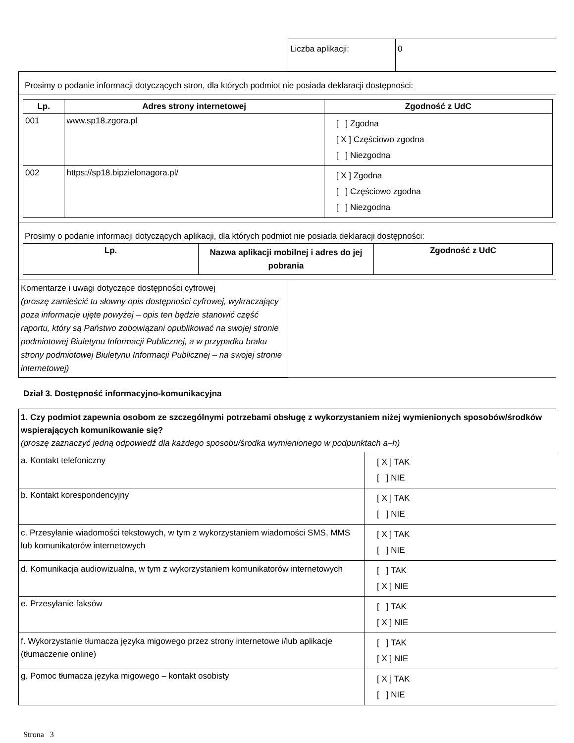| Liczba aplikacji: | 0 |
Prosimy o podanie informacji dotyczących stron, dla których podmiot nie posiada deklaracji dostępności:
| Lp. | Adres strony internetowej | Zgodność z UdC |
| --- | --- | --- |
| 001 | www.sp18.zgora.pl | [ ] Zgodna [ X ] Częściowo zgodna [ ] Niezgodna |
| 002 | https://sp18.bipzielonagora.pl/ | [ X ] Zgodna [ ] Częściowo zgodna [ ] Niezgodna |
Prosimy o podanie informacji dotyczących aplikacji, dla których podmiot nie posiada deklaracji dostępności:
| Lp. | Nazwa aplikacji mobilnej i adres do jej pobrania | Zgodność z UdC |
| --- | --- | --- |
| Komentarze i uwagi dotyczące dostępności cyfrowej (proszę zamieścić tu słowny opis dostępności cyfrowej, wykraczający poza informacje ujęte powyżej – opis ten będzie stanowić część raportu, który są Państwo zobowiązani opublikować na swojej stronie podmiotowej Biuletynu Informacji Publicznej, a w przypadku braku strony podmiotowej Biuletynu Informacji Publicznej – na swojej stronie internetowej) | |
Dział 3. Dostępność informacyjno-komunikacyjna
| 1. Czy podmiot zapewnia osobom ze szczególnymi potrzebami obsługę z wykorzystaniem niżej wymienionych sposobów/środków wspierających komunikowanie się? (proszę zaznaczyć jedną odpowiedź dla każdego sposobu/środka wymienionego w podpunktach a–h) | |
| a. Kontakt telefoniczny | [ X ] TAK [ ] NIE |
| b. Kontakt korespondencyjny | [ X ] TAK [ ] NIE |
| c. Przesyłanie wiadomości tekstowych, w tym z wykorzystaniem wiadomości SMS, MMS lub komunikatorów internetowych | [ X ] TAK [ ] NIE |
| d. Komunikacja audiowizualna, w tym z wykorzystaniem komunikatorów internetowych | [ ] TAK [ X ] NIE |
| e. Przesyłanie faksów | [ ] TAK [ X ] NIE |
| f. Wykorzystanie tłumacza języka migowego przez strony internetowe i/lub aplikacje (tłumaczenie online) | [ ] TAK [ X ] NIE |
| g. Pomoc tłumacza języka migowego – kontakt osobisty | [ X ] TAK [ ] NIE |
Strona 3